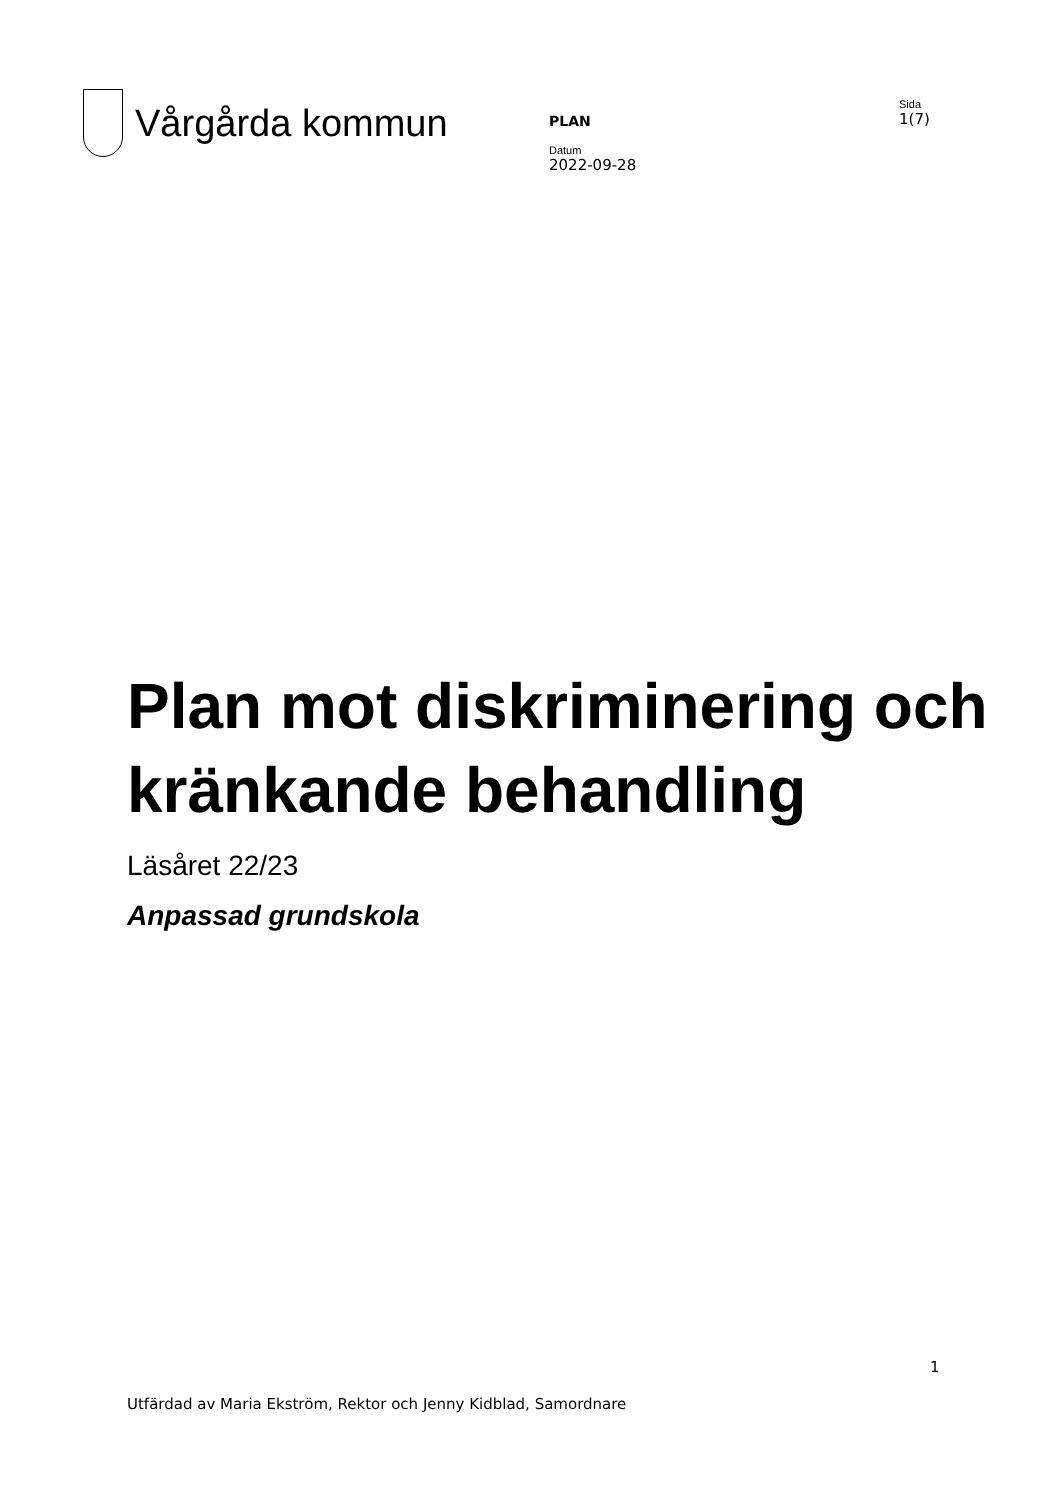Vårgårda kommun
PLAN
Datum
2022-09-28
Sida
1(7)
Plan mot diskriminering och kränkande behandling
Läsåret 22/23
Anpassad grundskola
1
Utfärdad av Maria Ekström, Rektor och Jenny Kidblad, Samordnare